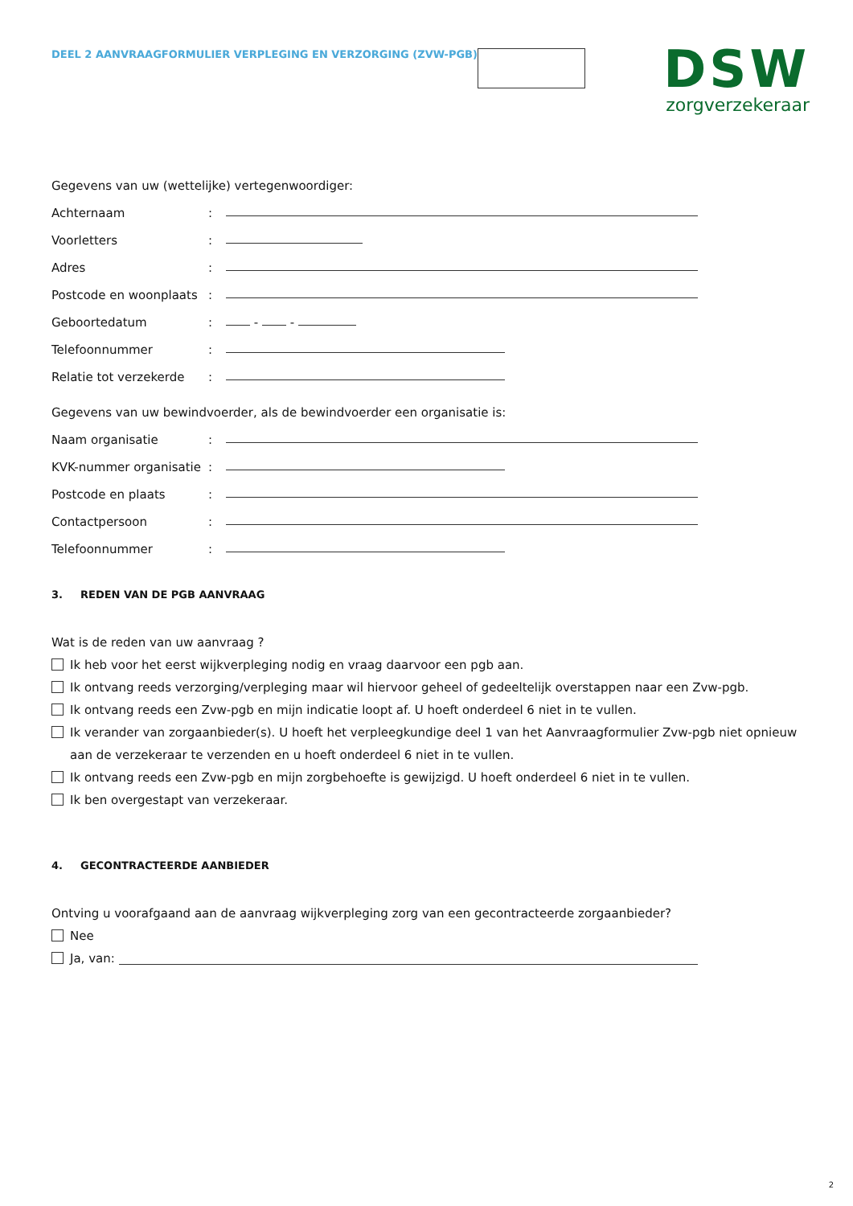DEEL 2 AANVRAAGFORMULIER VERPLEGING EN VERZORGING (ZVW-PGB)
DSW
zorgverzekeraar
Gegevens van uw (wettelijke) vertegenwoordiger:
Achternaam:
Voorletters:
Adres:
Postcode en woonplaats:
Geboortedatum: - -
Telefoonnummer:
Relatie tot verzekerde:
Gegevens van uw bewindvoerder, als de bewindvoerder een organisatie is:
Naam organisatie:
KVK-nummer organisatie:
Postcode en plaats:
Contactpersoon:
Telefoonnummer:
3. REDEN VAN DE PGB AANVRAAG
Wat is de reden van uw aanvraag ?
Ik heb voor het eerst wijkverpleging nodig en vraag daarvoor een pgb aan.
Ik ontvang reeds verzorging/verpleging maar wil hiervoor geheel of gedeeltelijk overstappen naar een Zvw-pgb.
Ik ontvang reeds een Zvw-pgb en mijn indicatie loopt af. U hoeft onderdeel 6 niet in te vullen.
Ik verander van zorgaanbieder(s). U hoeft het verpleegkundige deel 1 van het Aanvraagformulier Zvw-pgb niet opnieuw aan de verzekeraar te verzenden en u hoeft onderdeel 6 niet in te vullen.
Ik ontvang reeds een Zvw-pgb en mijn zorgbehoefte is gewijzigd. U hoeft onderdeel 6 niet in te vullen.
Ik ben overgestapt van verzekeraar.
4. GECONTRACTEERDE AANBIEDER
Ontving u voorafgaand aan de aanvraag wijkverpleging zorg van een gecontracteerde zorgaanbieder?
Nee
Ja, van:
2